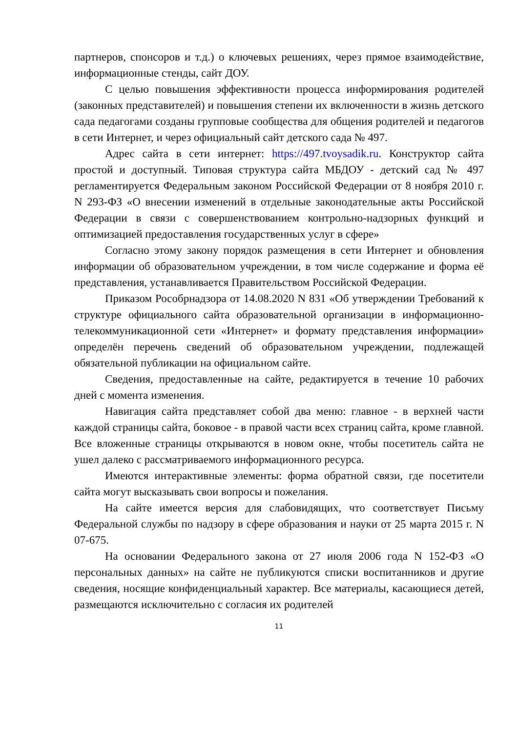партнеров, спонсоров и т.д.) о ключевых решениях, через прямое взаимодействие, информационные стенды, сайт ДОУ.
С целью повышения эффективности процесса информирования родителей (законных представителей) и повышения степени их включенности в жизнь детского сада педагогами созданы групповые сообщества для общения родителей и педагогов в сети Интернет, и через официальный сайт детского сада № 497.
Адрес сайта в сети интернет: https://497.tvoysadik.ru. Конструктор сайта простой и доступный. Типовая структура сайта МБДОУ - детский сад № 497 регламентируется Федеральным законом Российской Федерации от 8 ноября 2010 г. N 293-ФЗ «О внесении изменений в отдельные законодательные акты Российской Федерации в связи с совершенствованием контрольно-надзорных функций и оптимизацией предоставления государственных услуг в сфере»
Согласно этому закону порядок размещения в сети Интернет и обновления информации об образовательном учреждении, в том числе содержание и форма её представления, устанавливается Правительством Российской Федерации.
Приказом Рособрнадзора от 14.08.2020 N 831 «Об утверждении Требований к структуре официального сайта образовательной организации в информационно-телекоммуникационной сети «Интернет» и формату представления информации» определён перечень сведений об образовательном учреждении, подлежащей обязательной публикации на официальном сайте.
Сведения, предоставленные на сайте, редактируется в течение 10 рабочих дней с момента изменения.
Навигация сайта представляет собой два меню: главное - в верхней части каждой страницы сайта, боковое - в правой части всех страниц сайта, кроме главной. Все вложенные страницы открываются в новом окне, чтобы посетитель сайта не ушел далеко с рассматриваемого информационного ресурса.
Имеются интерактивные элементы: форма обратной связи, где посетители сайта могут высказывать свои вопросы и пожелания.
На сайте имеется версия для слабовидящих, что соответствует Письму Федеральной службы по надзору в сфере образования и науки от 25 марта 2015 г. N 07-675.
На основании Федерального закона от 27 июля 2006 года N 152-ФЗ «О персональных данных» на сайте не публикуются списки воспитанников и другие сведения, носящие конфиденциальный характер. Все материалы, касающиеся детей, размещаются исключительно с согласия их родителей
11